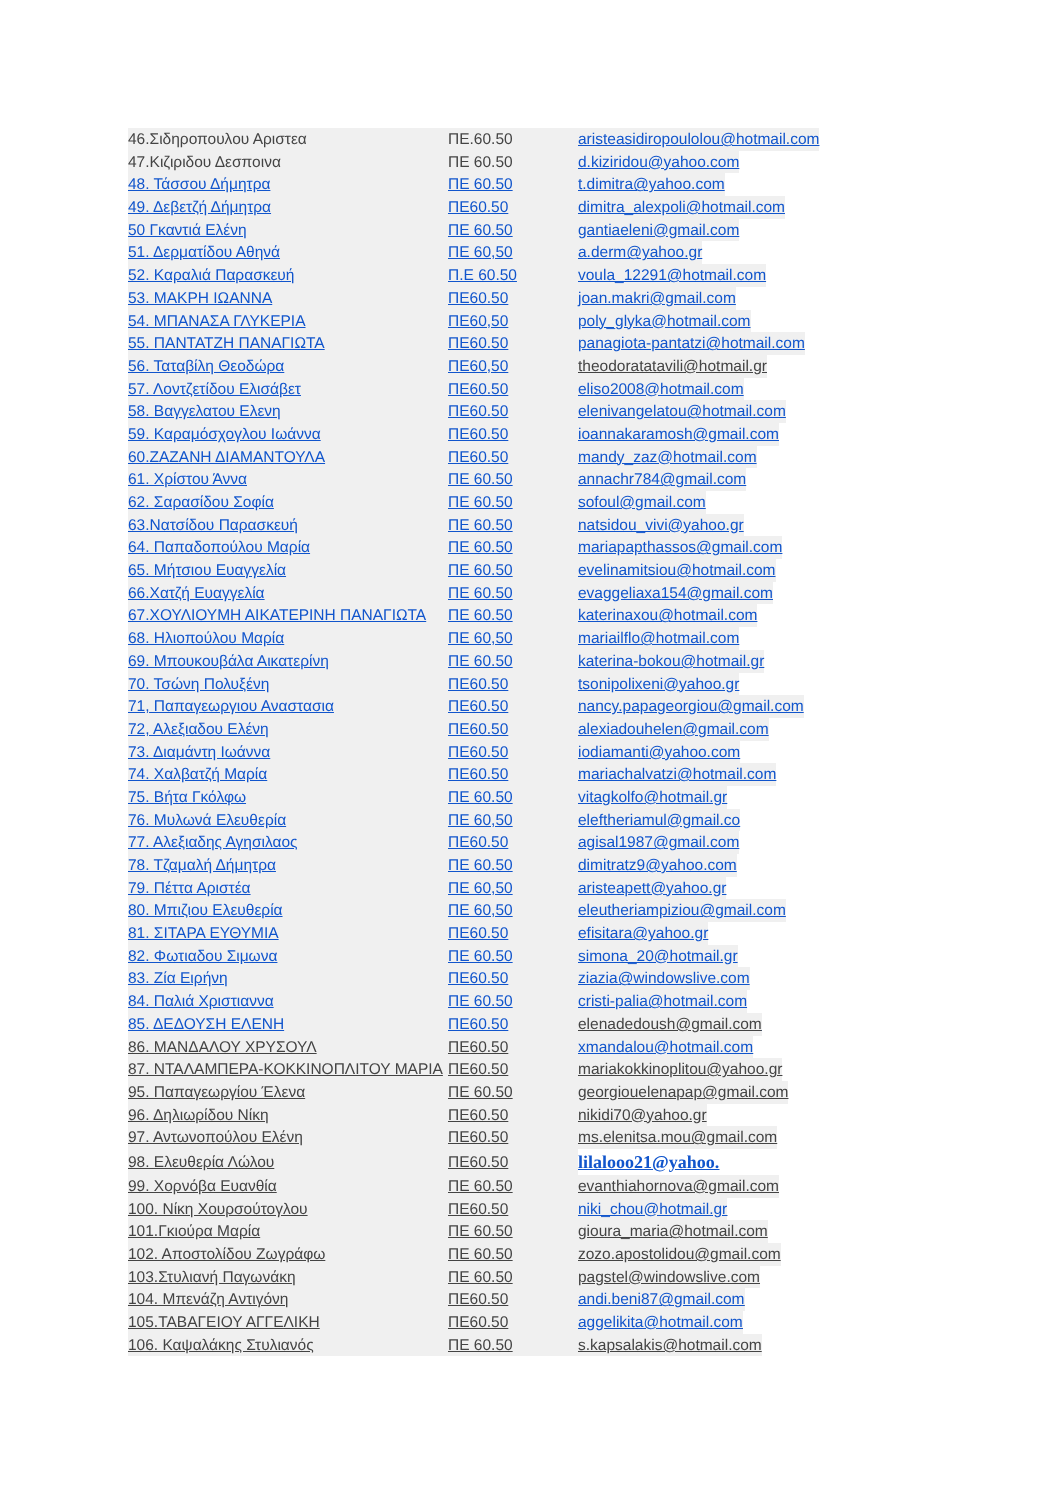46.Σιδηροπουλου Αριστεα ΠΕ.60.50 aristeasidiropoulolou@hotmail.com
47.Κιζιριδου Δεσποινα ΠΕ 60.50 d.kiziridou@yahoo.com
48. Τάσσου Δήμητρα ΠΕ 60.50 t.dimitra@yahoo.com
49. Δεβετζή Δήμητρα ΠΕ60.50 dimitra_alexpoli@hotmail.com
50 Γκαντιά Ελένη ΠΕ 60.50 gantiaeleni@gmail.com
51. Δερματίδου Αθηνά ΠΕ 60,50 a.derm@yahoo.gr
52. Καραλιά Παρασκευή Π.Ε 60.50 voula_12291@hotmail.com
53. ΜΑΚΡΗ ΙΩΑΝΝΑ ΠΕ60.50 joan.makri@gmail.com
54. ΜΠΑΝΑΣΑ ΓΛΥΚΕΡΙΑ ΠΕ60,50 poly_glyka@hotmail.com
55. ΠΑΝΤΑΤΖΗ ΠΑΝΑΓΙΩΤΑ ΠΕ60.50 panagiota-pantatzi@hotmail.com
56. Ταταβίλη Θεοδώρα ΠΕ60,50 theodoratatavili@hotmail.gr
57. Λοντζετίδου Ελισάβετ ΠΕ60.50 eliso2008@hotmail.com
58. Βαγγελατου Ελενη ΠΕ60.50 elenivangelatou@hotmail.com
59. Καραμόσχογλου Ιωάννα ΠΕ60.50 ioannakaramosh@gmail.com
60.ΖΑΖΑΝΗ ΔΙΑΜΑΝΤΟΥΛΑ ΠΕ60.50 mandy_zaz@hotmail.com
61. Χρίστου Άννα ΠΕ 60.50 annachr784@gmail.com
62. Σαρασίδου Σοφία ΠΕ 60.50 sofoul@gmail.com
63.Νατσίδου Παρασκευή ΠΕ 60.50 natsidou_vivi@yahoo.gr
64. Παπαδοπούλου Μαρία ΠΕ 60.50 mariapapthassos@gmail.com
65. Μήτσιου Ευαγγελία ΠΕ 60.50 evelinamitsiou@hotmail.com
66.Χατζή Ευαγγελία ΠΕ 60.50 evaggeliaxa154@gmail.com
67.ΧΟΥΛΙΟΥΜΗ ΑΙΚΑΤΕΡΙΝΗ ΠΑΝΑΓΙΩΤΑ ΠΕ 60.50 katerinaxou@hotmail.com
68. Ηλιοπούλου Μαρία ΠΕ 60,50 mariailflo@hotmail.com
69. Μπουκουβάλα Αικατερίνη ΠΕ 60.50 katerina-bokou@hotmail.gr
70. Τσώνη Πολυξένη ΠΕ60.50 tsonipolixeni@yahoo.gr
71, Παπαγεωργιου Αναστασια ΠΕ60.50 nancy.papageorgiou@gmail.com
72, Αλεξιαδου Ελένη ΠΕ60.50 alexiadouhelen@gmail.com
73. Διαμάντη Ιωάννα ΠΕ60.50 iodiamanti@yahoo.com
74. Χαλβατζή Μαρία ΠΕ60.50 mariachalvatzi@hotmail.com
75. Βήτα Γκόλφω ΠΕ 60.50 vitagkolfo@hotmail.gr
76. Μυλωνά Ελευθερία ΠΕ 60,50 eleftheriamul@gmail.co
77. Αλεξιαδης Αγησιλαος ΠΕ60.50 agisal1987@gmail.com
78. Τζαμαλή Δήμητρα ΠΕ 60.50 dimitratz9@yahoo.com
79. Πέττα Αριστέα ΠΕ 60,50 aristeapett@yahoo.gr
80. Μπιζιου Ελευθερία ΠΕ 60,50 eleutheriampiziou@gmail.com
81. ΣΙΤΑΡΑ ΕΥΘΥΜΙΑ ΠΕ60.50 efisitara@yahoo.gr
82. Φωτιαδου Σιμωνα ΠΕ 60.50 simona_20@hotmail.gr
83. Ζία Ειρήνη ΠΕ60.50 ziazia@windowslive.com
84. Παλιά Χριστιαννα ΠΕ 60.50 cristi-palia@hotmail.com
85. ΔΕΔΟΥΣΗ ΕΛΕΝΗ ΠΕ60.50 elenadedoush@gmail.com
86. ΜΑΝΔΑΛΟΥ ΧΡΥΣΟΥΛ ΠΕ60.50 xmandalou@hotmail.com
87. ΝΤΑΛΑΜΠΕΡΑ-ΚΟΚΚΙΝΟΠΛΙΤΟΥ ΜΑΡΙΑ ΠΕ60.50 mariakokkinoplitou@yahoo.gr
95. Παπαγεωργίου Έλενα ΠΕ 60.50 georgiouelenapap@gmail.com
96. Δηλιωρίδου Νίκη ΠΕ60.50 nikidi70@yahoo.gr
97. Αντωνοπούλου Ελένη ΠΕ60.50 ms.elenitsa.mou@gmail.com
98. Ελευθερία Λώλου ΠΕ60.50 lilalooo21@yahoo.
99. Χορνόβα Ευανθία ΠΕ 60.50 evanthiahornova@gmail.com
100. Νίκη Χουρσούτογλου ΠΕ60.50 niki_chou@hotmail.gr
101.Γκιούρα Μαρία ΠΕ 60.50 gioura_maria@hotmail.com
102. Αποστολίδου Ζωγράφω ΠΕ 60.50 zozo.apostolidou@gmail.com
103.Στυλιανή Παγωνάκη ΠΕ 60.50 pagstel@windowslive.com
104. Μπενάζη Αντιγόνη ΠΕ60.50 andi.beni87@gmail.com
105.ΤΑΒΑΓΕΙΟΥ ΑΓΓΕΛΙΚΗ ΠΕ60.50 aggelikita@hotmail.com
106. Καψαλάκης Στυλιανός ΠΕ 60.50 s.kapsalakis@hotmail.com